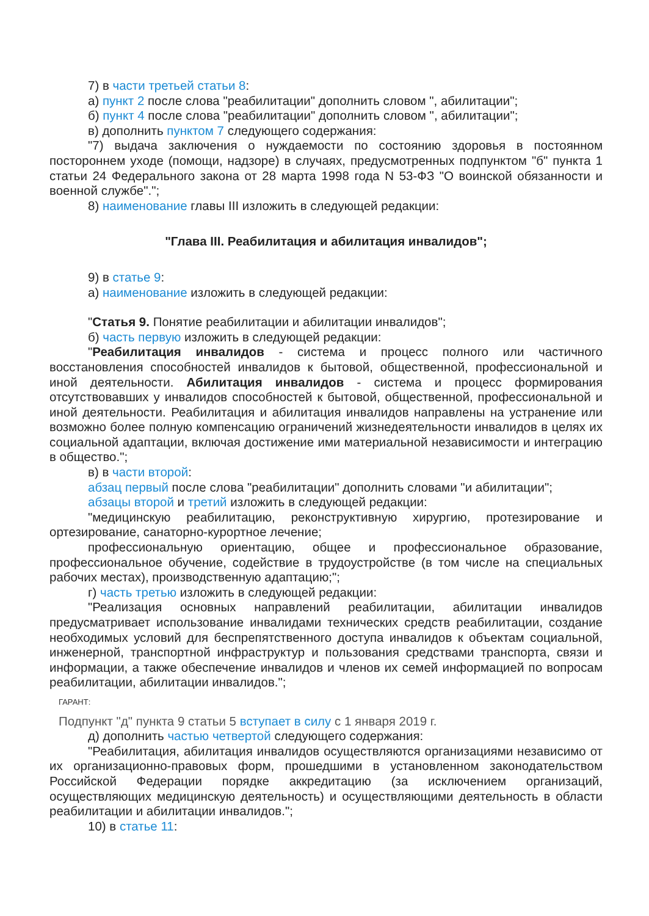7) в части третьей статьи 8:
а) пункт 2 после слова "реабилитации" дополнить словом ", абилитации";
б) пункт 4 после слова "реабилитации" дополнить словом ", абилитации";
в) дополнить пунктом 7 следующего содержания:
"7) выдача заключения о нуждаемости по состоянию здоровья в постоянном постороннем уходе (помощи, надзоре) в случаях, предусмотренных подпунктом "б" пункта 1 статьи 24 Федерального закона от 28 марта 1998 года N 53-ФЗ "О воинской обязанности и военной службе".";
8) наименование главы III изложить в следующей редакции:
"Глава III. Реабилитация и абилитация инвалидов";
9) в статье 9:
а) наименование изложить в следующей редакции:
"Статья 9. Понятие реабилитации и абилитации инвалидов";
б) часть первую изложить в следующей редакции:
"Реабилитация инвалидов - система и процесс полного или частичного восстановления способностей инвалидов к бытовой, общественной, профессиональной и иной деятельности. Абилитация инвалидов - система и процесс формирования отсутствовавших у инвалидов способностей к бытовой, общественной, профессиональной и иной деятельности. Реабилитация и абилитация инвалидов направлены на устранение или возможно более полную компенсацию ограничений жизнедеятельности инвалидов в целях их социальной адаптации, включая достижение ими материальной независимости и интеграцию в общество.";
в) в части второй:
абзац первый после слова "реабилитации" дополнить словами "и абилитации";
абзацы второй и третий изложить в следующей редакции:
"медицинскую реабилитацию, реконструктивную хирургию, протезирование и ортезирование, санаторно-курортное лечение;
профессиональную ориентацию, общее и профессиональное образование, профессиональное обучение, содействие в трудоустройстве (в том числе на специальных рабочих местах), производственную адаптацию;";
г) часть третью изложить в следующей редакции:
"Реализация основных направлений реабилитации, абилитации инвалидов предусматривает использование инвалидами технических средств реабилитации, создание необходимых условий для беспрепятственного доступа инвалидов к объектам социальной, инженерной, транспортной инфраструктур и пользования средствами транспорта, связи и информации, а также обеспечение инвалидов и членов их семей информацией по вопросам реабилитации, абилитации инвалидов.";
ГАРАНТ:
Подпункт "д" пункта 9 статьи 5 вступает в силу с 1 января 2019 г.
д) дополнить частью четвертой следующего содержания:
"Реабилитация, абилитация инвалидов осуществляются организациями независимо от их организационно-правовых форм, прошедшими в установленном законодательством Российской Федерации порядке аккредитацию (за исключением организаций, осуществляющих медицинскую деятельность) и осуществляющими деятельность в области реабилитации и абилитации инвалидов.";
10) в статье 11: